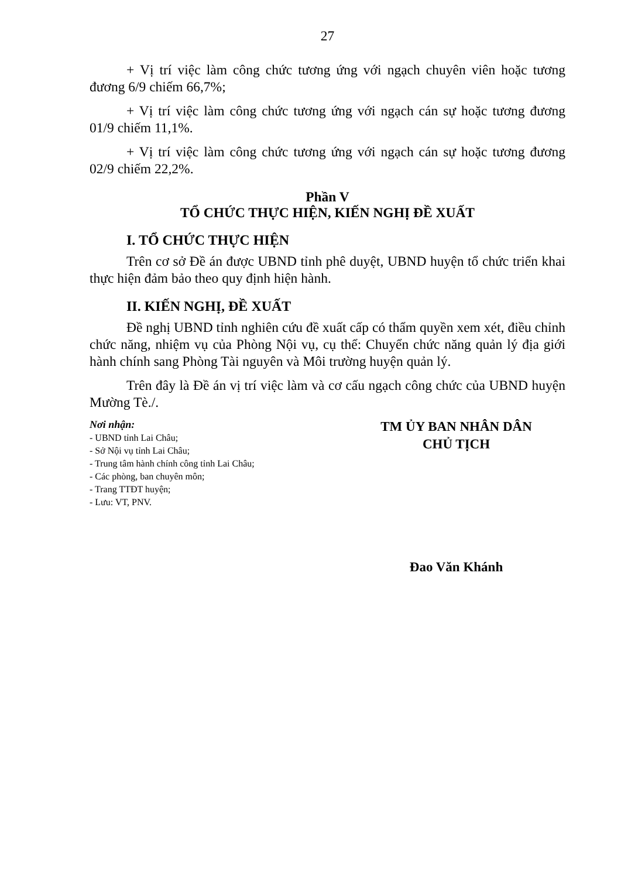27
+ Vị trí việc làm công chức tương ứng với ngạch chuyên viên hoặc tương đương 6/9 chiếm 66,7%;
+ Vị trí việc làm công chức tương ứng với ngạch cán sự hoặc tương đương 01/9 chiếm 11,1%.
+ Vị trí việc làm công chức tương ứng với ngạch cán sự hoặc tương đương 02/9 chiếm 22,2%.
Phần V
TỔ CHỨC THỰC HIỆN, KIẾN NGHỊ ĐỀ XUẤT
I. TỔ CHỨC THỰC HIỆN
Trên cơ sở Đề án được UBND tỉnh phê duyệt, UBND huyện tổ chức triển khai thực hiện đảm bảo theo quy định hiện hành.
II. KIẾN NGHỊ, ĐỀ XUẤT
Đề nghị UBND tỉnh nghiên cứu đề xuất cấp có thẩm quyền xem xét, điều chỉnh chức năng, nhiệm vụ của Phòng Nội vụ, cụ thể: Chuyển chức năng quản lý địa giới hành chính sang Phòng Tài nguyên và Môi trường huyện quản lý.
Trên đây là Đề án vị trí việc làm và cơ cấu ngạch công chức của UBND huyện Mường Tè./.
Nơi nhận:
- UBND tỉnh Lai Châu;
- Sở Nội vụ tỉnh Lai Châu;
- Trung tâm hành chính công tỉnh Lai Châu;
- Các phòng, ban chuyên môn;
- Trang TTĐT huyện;
- Lưu: VT, PNV.
TM ỦY BAN NHÂN DÂN
CHỦ TỊCH
Đao Văn Khánh